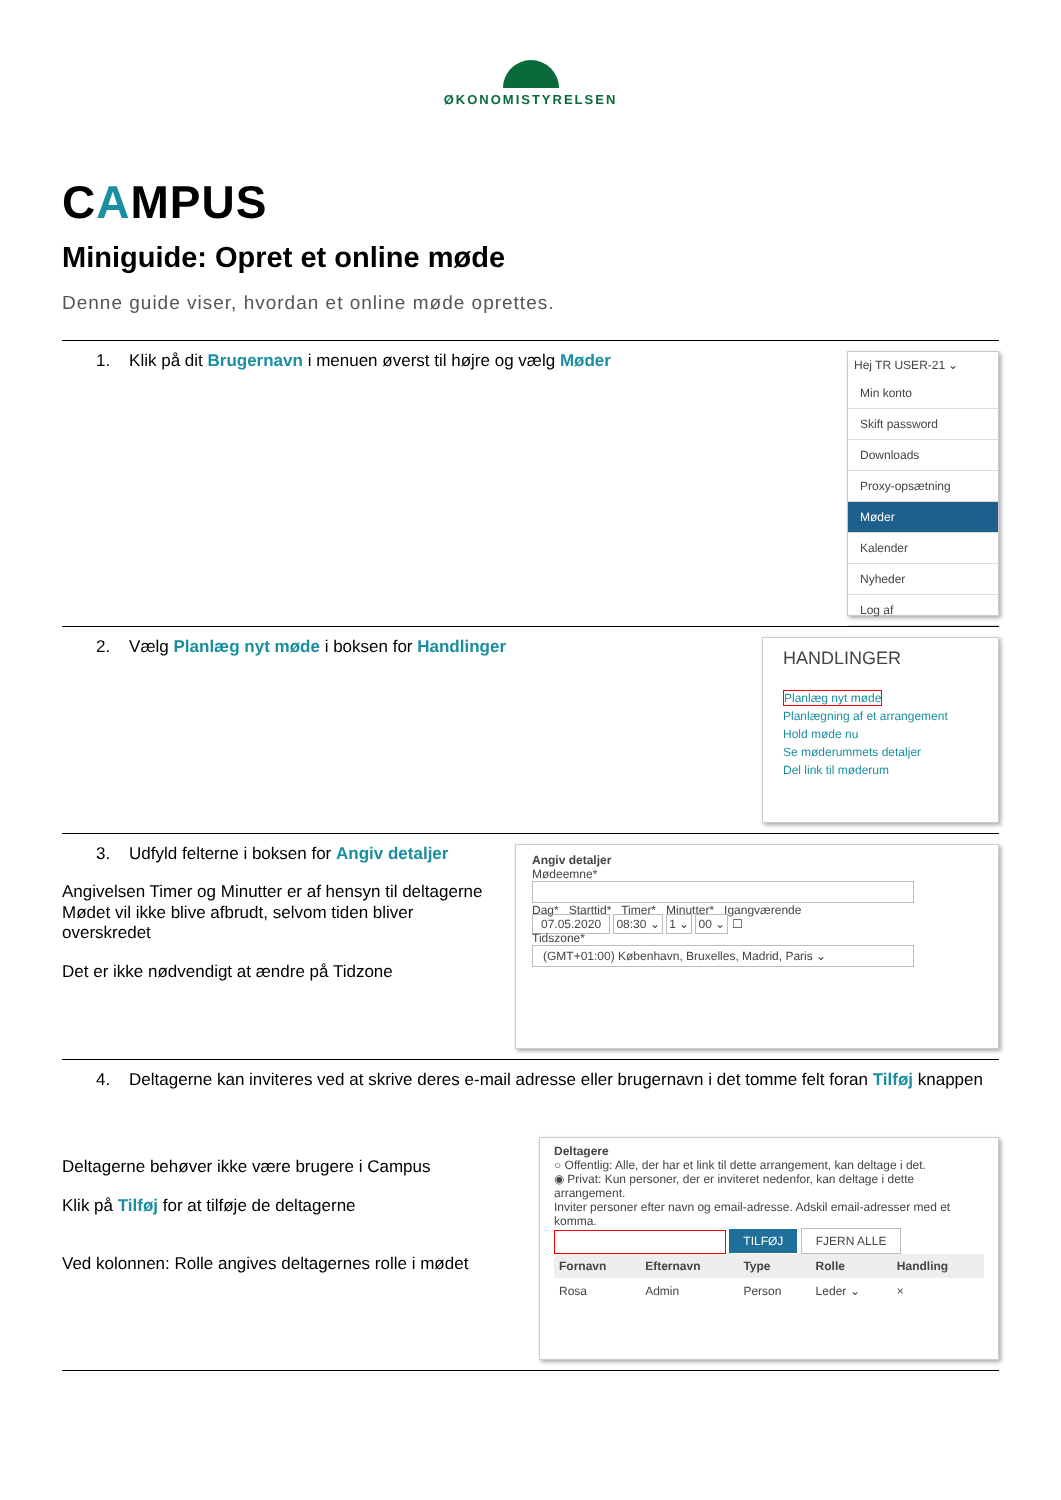ØKONOMISTYRELSEN
CAMPUS
Miniguide: Opret et online møde
Denne guide viser, hvordan et online møde oprettes.
1. Klik på dit Brugernavn i menuen øverst til højre og vælg Møder
Hej TR USER-21 ⌄
Min konto
Skift password
Downloads
Proxy-opsætning
Møder
Kalender
Nyheder
Log af
2. Vælg Planlæg nyt møde i boksen for Handlinger
HANDLINGER
Planlæg nyt møde
Planlægning af et arrangement
Hold møde nu
Se møderummets detaljer
Del link til møderum
3. Udfyld felterne i boksen for Angiv detaljer
Angivelsen Timer og Minutter er af hensyn til deltagerne
Mødet vil ikke blive afbrudt, selvom tiden bliver
overskredet
Det er ikke nødvendigt at ændre på Tidzone
Angiv detaljer
Mødeemne*
Dag* Starttid* Timer* Minutter* Igangværende
07.05.2020 08:30 ⌄ 1 ⌄ 00 ⌄ ☐
Tidszone*
(GMT+01:00) København, Bruxelles, Madrid, Paris ⌄
4. Deltagerne kan inviteres ved at skrive deres e-mail adresse eller brugernavn i det tomme felt foran Tilføj knappen
Deltagerne behøver ikke være brugere i Campus
Klik på Tilføj for at tilføje de deltagerne
Ved kolonnen: Rolle angives deltagernes rolle i mødet
Deltagere
○ Offentlig: Alle, der har et link til dette arrangement, kan deltage i det.
◉ Privat: Kun personer, der er inviteret nedenfor, kan deltage i dette arrangement.
Inviter personer efter navn og email-adresse. Adskil email-adresser med et komma.
TILFØJ FJERN ALLE
| Fornavn | Efternavn | Type | Rolle | Handling |
| --- | --- | --- | --- | --- |
| Rosa | Admin | Person | Leder ⌄ | × |